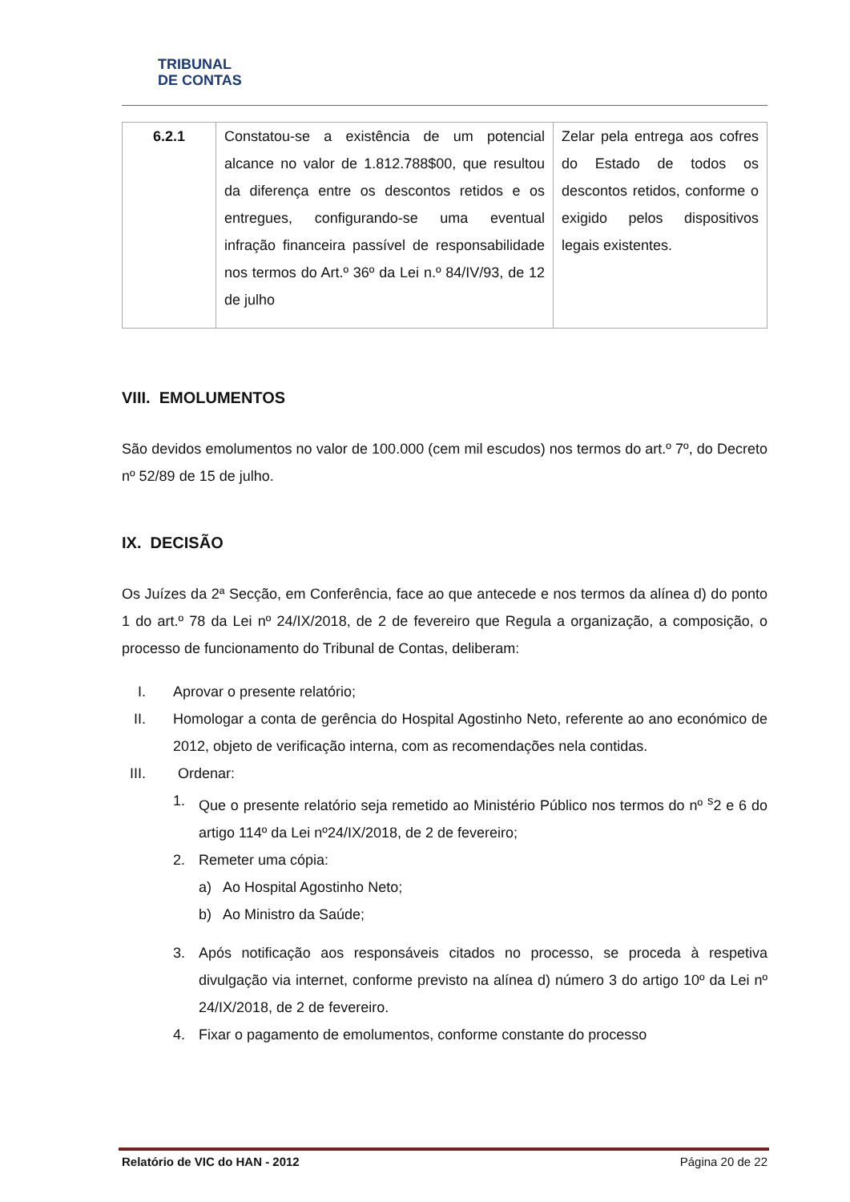TRIBUNAL
DE CONTAS
| 6.2.1 | Constatou-se a existência de um potencial alcance no valor de 1.812.788$00, que resultou da diferença entre os descontos retidos e os entregues, configurando-se uma eventual infração financeira passível de responsabilidade nos termos do Art.º 36º da Lei n.º 84/IV/93, de 12 de julho | Zelar pela entrega aos cofres do Estado de todos os descontos retidos, conforme o exigido pelos dispositivos legais existentes. |
VIII. EMOLUMENTOS
São devidos emolumentos no valor de 100.000 (cem mil escudos) nos termos do art.º 7º, do Decreto nº 52/89 de 15 de julho.
IX. DECISÃO
Os Juízes da 2ª Secção, em Conferência, face ao que antecede e nos termos da alínea d) do ponto 1 do art.º 78 da Lei nº 24/IX/2018, de 2 de fevereiro que Regula a organização, a composição, o processo de funcionamento do Tribunal de Contas, deliberam:
I. Aprovar o presente relatório;
II. Homologar a conta de gerência do Hospital Agostinho Neto, referente ao ano económico de 2012, objeto de verificação interna, com as recomendações nela contidas.
III. Ordenar:
1. Que o presente relatório seja remetido ao Ministério Público nos termos do nº <sup>s</sup>2 e 6 do artigo 114º da Lei nº24/IX/2018, de 2 de fevereiro;
2. Remeter uma cópia:
a) Ao Hospital Agostinho Neto;
b) Ao Ministro da Saúde;
3. Após notificação aos responsáveis citados no processo, se proceda à respetiva divulgação via internet, conforme previsto na alínea d) número 3 do artigo 10º da Lei nº 24/IX/2018, de 2 de fevereiro.
4. Fixar o pagamento de emolumentos, conforme constante do processo
Relatório de VIC do HAN - 2012 Página 20 de 22